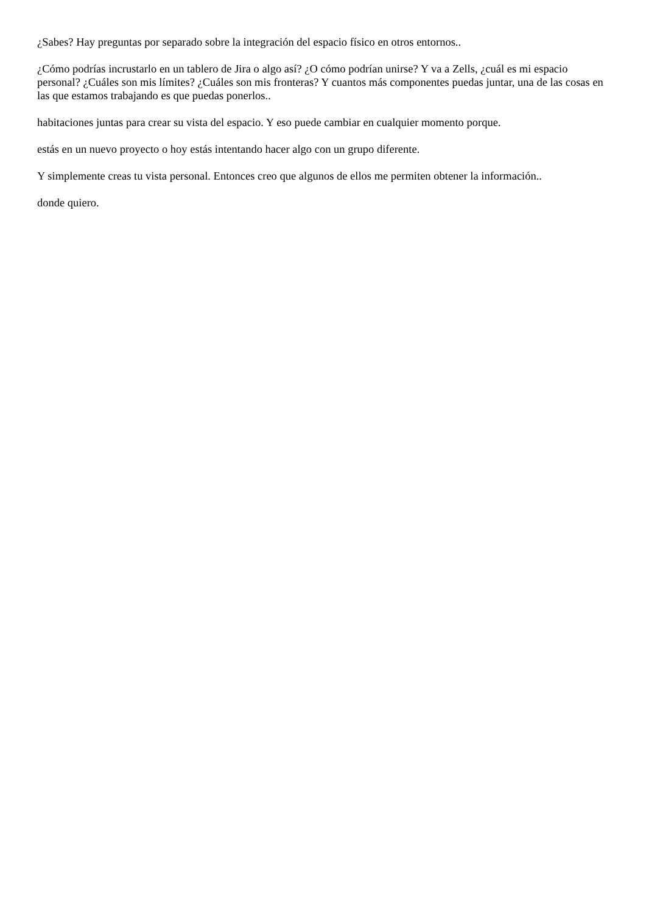¿Sabes? Hay preguntas por separado sobre la integración del espacio físico en otros entornos..
¿Cómo podrías incrustarlo en un tablero de Jira o algo así? ¿O cómo podrían unirse? Y va a Zells, ¿cuál es mi espacio personal? ¿Cuáles son mis límites? ¿Cuáles son mis fronteras? Y cuantos más componentes puedas juntar, una de las cosas en las que estamos trabajando es que puedas ponerlos..
habitaciones juntas para crear su vista del espacio. Y eso puede cambiar en cualquier momento porque.
estás en un nuevo proyecto o hoy estás intentando hacer algo con un grupo diferente.
Y simplemente creas tu vista personal. Entonces creo que algunos de ellos me permiten obtener la información..
donde quiero.